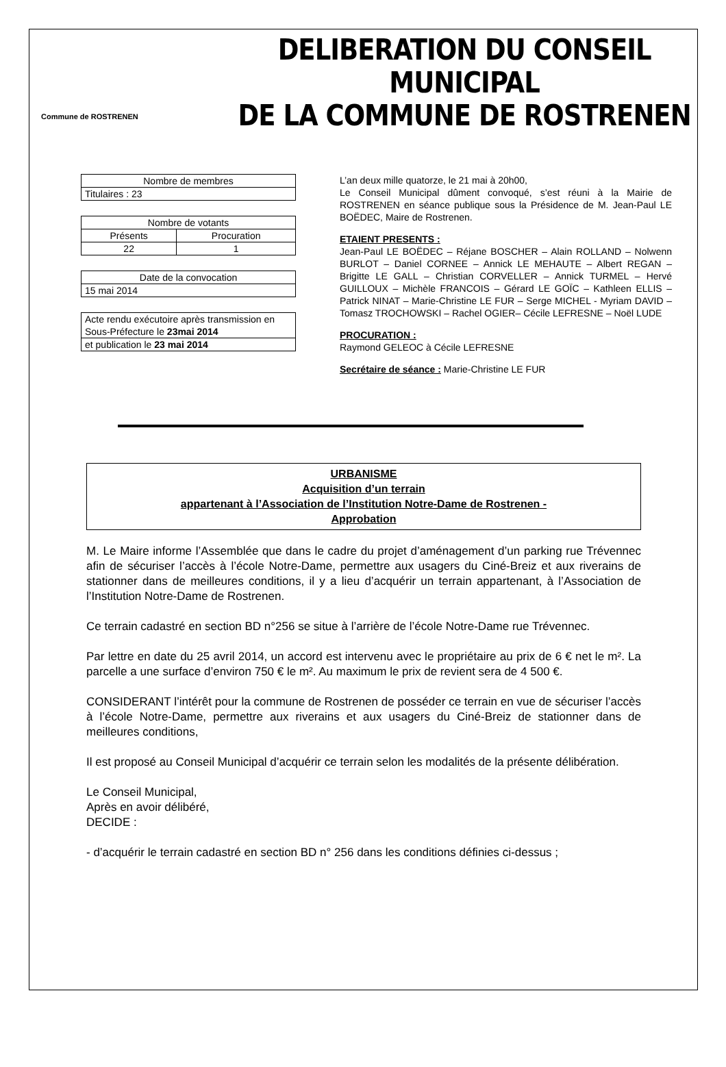Commune de ROSTRENEN
DELIBERATION DU CONSEIL MUNICIPAL
DE LA COMMUNE DE ROSTRENEN
| Nombre de membres |
| Titulaires : 23 |
| Nombre de votants | |
| Présents | Procuration |
| 22 | 1 |
| Date de la convocation |
| 15 mai 2014 |
| Acte rendu exécutoire après transmission en Sous-Préfecture le 23mai 2014 |
| et publication le 23 mai 2014 |
L’an deux mille quatorze, le 21 mai à 20h00,
Le Conseil Municipal dûment convoqué, s’est réuni à la Mairie de ROSTRENEN en séance publique sous la Présidence de M. Jean-Paul LE BOËDEC, Maire de Rostrenen.
ETAIENT PRESENTS :
Jean-Paul LE BOËDEC – Réjane BOSCHER – Alain ROLLAND – Nolwenn BURLOT – Daniel CORNEE – Annick LE MEHAUTE – Albert REGAN – Brigitte LE GALL – Christian CORVELLER – Annick TURMEL – Hervé GUILLOUX – Michèle FRANCOIS – Gérard LE GOÏC – Kathleen ELLIS – Patrick NINAT – Marie-Christine LE FUR – Serge MICHEL - Myriam DAVID – Tomasz TROCHOWSKI – Rachel OGIER– Cécile LEFRESNE – Noël LUDE
PROCURATION :
Raymond GELEOC à Cécile LEFRESNE
Secrétaire de séance : Marie-Christine LE FUR
URBANISME
Acquisition d’un terrain
appartenant à l’Association de l’Institution Notre-Dame de Rostrenen -
Approbation
M. Le Maire informe l’Assemblée que dans le cadre du projet d’aménagement d’un parking rue Trévennec afin de sécuriser l’accès à l’école Notre-Dame, permettre aux usagers du Ciné-Breiz et aux riverains de stationner dans de meilleures conditions, il y a lieu d’acquérir un terrain appartenant, à l’Association de l’Institution Notre-Dame de Rostrenen.
Ce terrain cadastré en section BD n°256 se situe à l’arrière de l’école Notre-Dame rue Trévennec.
Par lettre en date du 25 avril 2014, un accord est intervenu avec le propriétaire au prix de 6 € net le m². La parcelle a une surface d’environ 750 € le m². Au maximum le prix de revient sera de 4 500 €.
CONSIDERANT l’intérêt pour la commune de Rostrenen de posséder ce terrain en vue de sécuriser l’accès à l’école Notre-Dame, permettre aux riverains et aux usagers du Ciné-Breiz de stationner dans de meilleures conditions,
Il est proposé au Conseil Municipal d’acquérir ce terrain selon les modalités de la présente délibération.
Le Conseil Municipal,
Après en avoir délibéré,
DECIDE :
- d’acquérir le terrain cadastré en section BD n° 256 dans les conditions définies ci-dessus ;